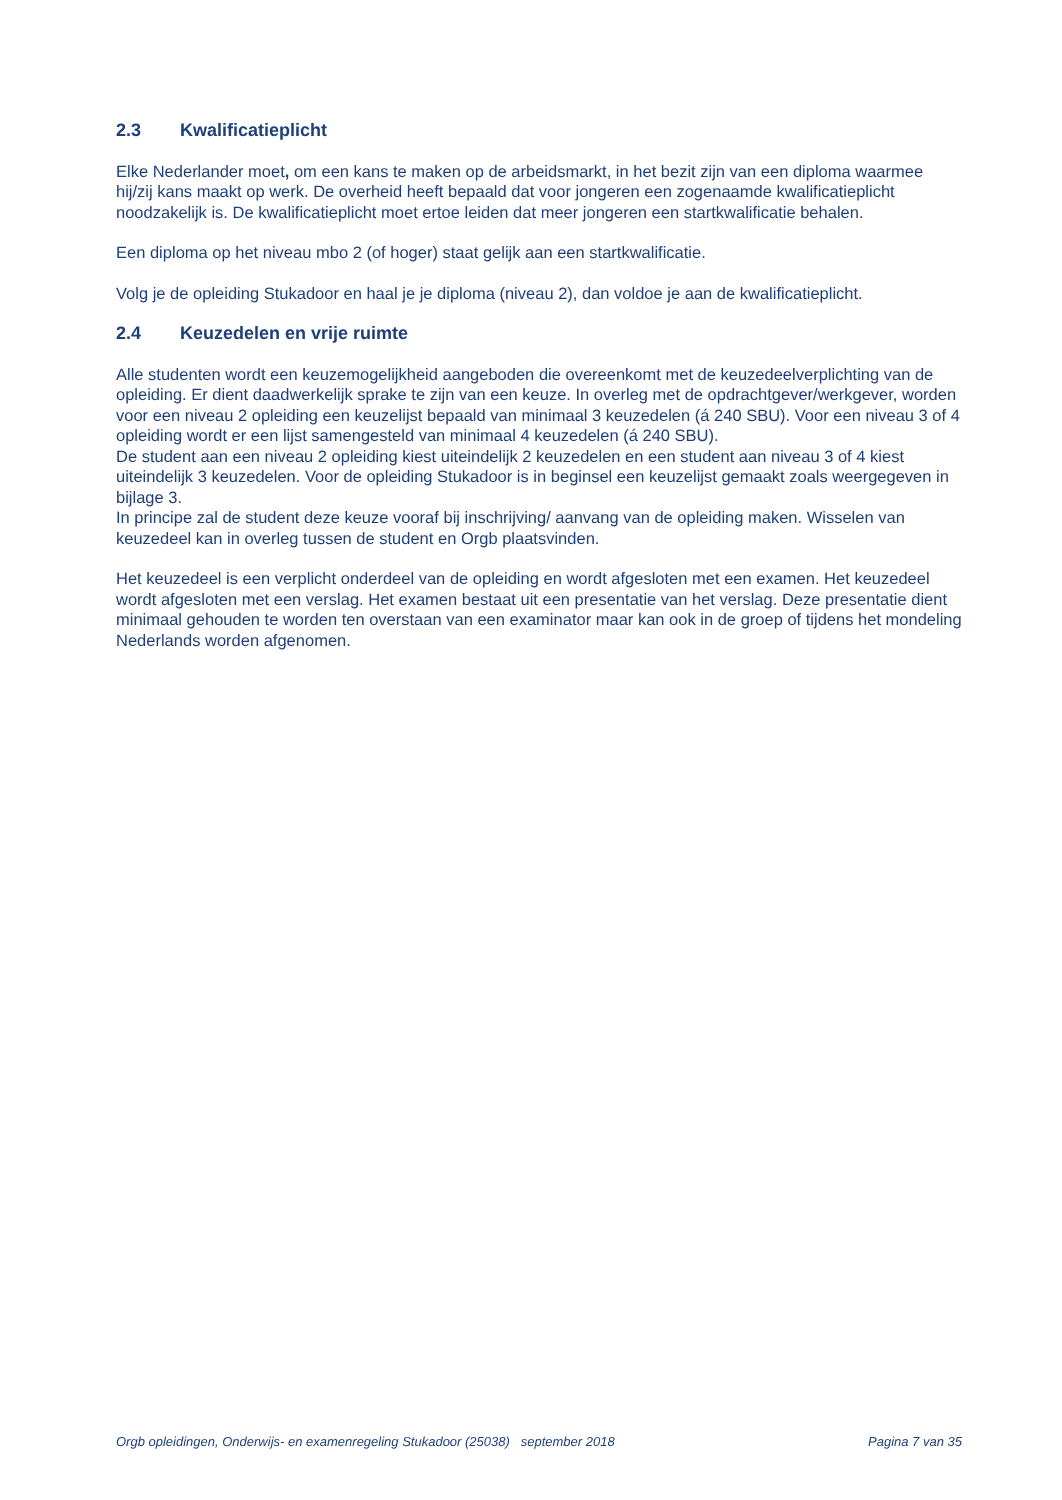2.3 Kwalificatieplicht
Elke Nederlander moet, om een kans te maken op de arbeidsmarkt, in het bezit zijn van een diploma waarmee hij/zij kans maakt op werk. De overheid heeft bepaald dat voor jongeren een zogenaamde kwalificatieplicht noodzakelijk is. De kwalificatieplicht moet ertoe leiden dat meer jongeren een startkwalificatie behalen.
Een diploma op het niveau mbo 2 (of hoger) staat gelijk aan een startkwalificatie.
Volg je de opleiding Stukadoor en haal je je diploma (niveau 2), dan voldoe je aan de kwalificatieplicht.
2.4 Keuzedelen en vrije ruimte
Alle studenten wordt een keuzemogelijkheid aangeboden die overeenkomt met de keuzedeelverplichting van de opleiding. Er dient daadwerkelijk sprake te zijn van een keuze. In overleg met de opdrachtgever/werkgever, worden voor een niveau 2 opleiding een keuzelijst bepaald van minimaal 3 keuzedelen (á 240 SBU). Voor een niveau 3 of 4 opleiding wordt er een lijst samengesteld van minimaal 4 keuzedelen (á 240 SBU).
De student aan een niveau 2 opleiding kiest uiteindelijk 2 keuzedelen en een student aan niveau 3 of 4 kiest uiteindelijk 3 keuzedelen. Voor de opleiding Stukadoor is in beginsel een keuzelijst gemaakt zoals weergegeven in bijlage 3.
In principe zal de student deze keuze vooraf bij inschrijving/ aanvang van de opleiding maken. Wisselen van keuzedeel kan in overleg tussen de student en Orgb plaatsvinden.
Het keuzedeel is een verplicht onderdeel van de opleiding en wordt afgesloten met een examen. Het keuzedeel wordt afgesloten met een verslag. Het examen bestaat uit een presentatie van het verslag. Deze presentatie dient minimaal gehouden te worden ten overstaan van een examinator maar kan ook in de groep of tijdens het mondeling Nederlands worden afgenomen.
Orgb opleidingen, Onderwijs- en examenregeling Stukadoor (25038) september 2018 Pagina 7 van 35